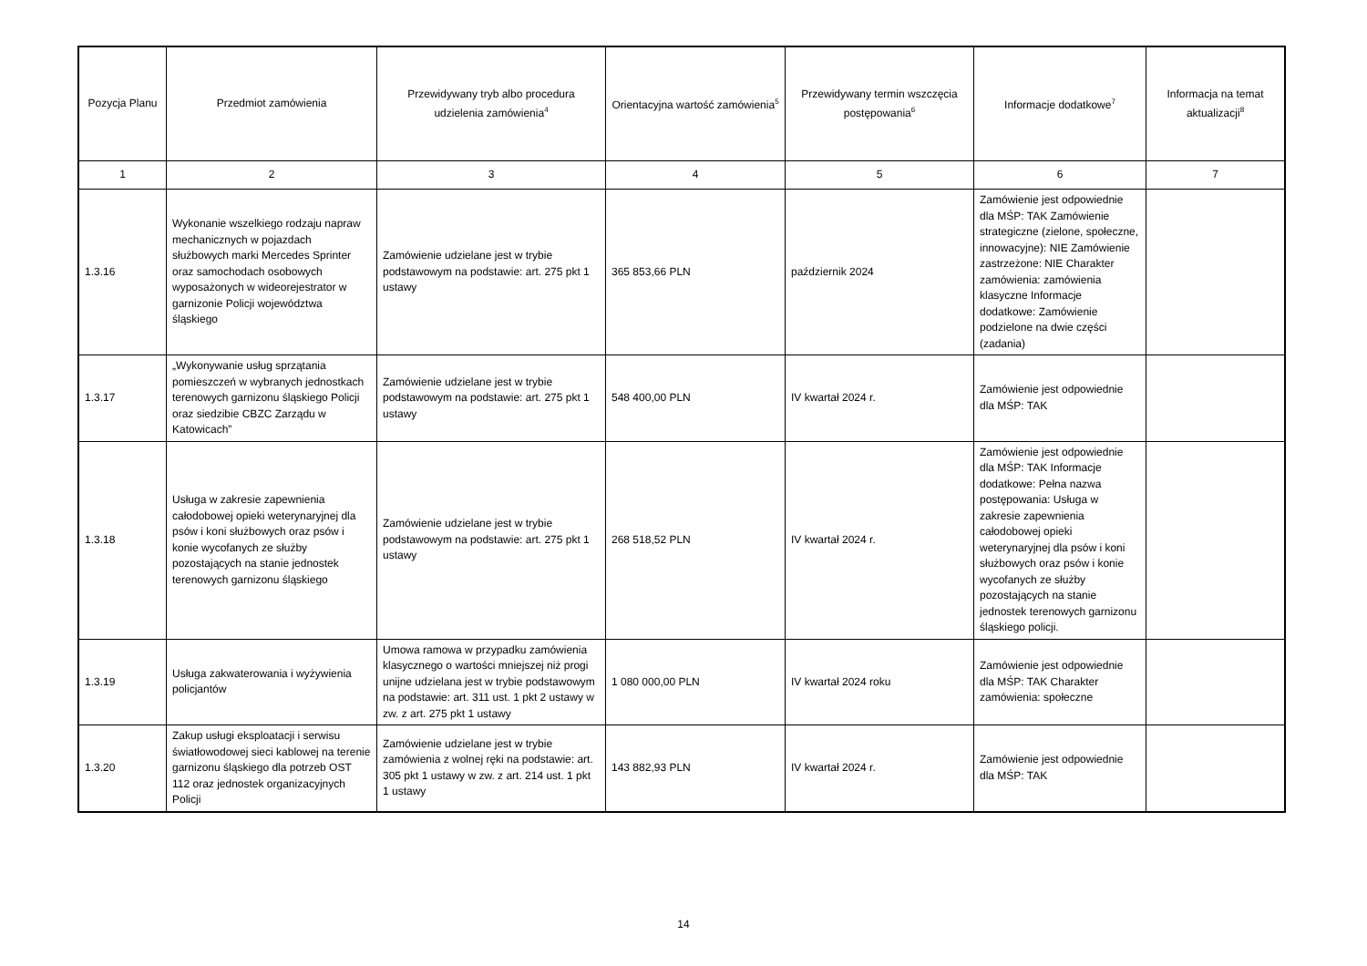| Pozycja Planu | Przedmiot zamówienia | Przewidywany tryb albo procedura udzielenia zamówienia<sup>4</sup> | Orientacyjna wartość zamówienia<sup>5</sup> | Przewidywany termin wszczęcia postępowania<sup>6</sup> | Informacje dodatkowe<sup>7</sup> | Informacja na temat aktualizacji<sup>8</sup> |
| --- | --- | --- | --- | --- | --- | --- |
| 1 | 2 | 3 | 4 | 5 | 6 | 7 |
| 1.3.16 | Wykonanie wszelkiego rodzaju napraw mechanicznych w pojazdach służbowych marki Mercedes Sprinter oraz samochodach osobowych wyposażonych w wideorejestrator w garnizonie Policji województwa śląskiego | Zamówienie udzielane jest w trybie podstawowym na podstawie: art. 275 pkt 1 ustawy | 365 853,66 PLN | październik 2024 | Zamówienie jest odpowiednie dla MŚP: TAK Zamówienie strategiczne (zielone, społeczne, innowacyjne): NIE Zamówienie zastrzeżone: NIE Charakter zamówienia: zamówienia klasyczne Informacje dodatkowe: Zamówienie podzielone na dwie części (zadania) | |
| 1.3.17 | „Wykonywanie usług sprzątania pomieszczeń w wybranych jednostkach terenowych garnizonu śląskiego Policji oraz siedzibie CBZC Zarządu w Katowicach” | Zamówienie udzielane jest w trybie podstawowym na podstawie: art. 275 pkt 1 ustawy | 548 400,00 PLN | IV kwartał 2024 r. | Zamówienie jest odpowiednie dla MŚP: TAK | |
| 1.3.18 | Usługa w zakresie zapewnienia całodobowej opieki weterynaryjnej dla psów i koni służbowych oraz psów i konie wycofanych ze służby pozostających na stanie jednostek terenowych garnizonu śląskiego | Zamówienie udzielane jest w trybie podstawowym na podstawie: art. 275 pkt 1 ustawy | 268 518,52 PLN | IV kwartał 2024 r. | Zamówienie jest odpowiednie dla MŚP: TAK Informacje dodatkowe: Pełna nazwa postępowania: Usługa w zakresie zapewnienia całodobowej opieki weterynaryjnej dla psów i koni służbowych oraz psów i konie wycofanych ze służby pozostających na stanie jednostek terenowych garnizonu śląskiego policji. | |
| 1.3.19 | Usługa zakwaterowania i wyżywienia policjantów | Umowa ramowa w przypadku zamówienia klasycznego o wartości mniejszej niż progi unijne udzielana jest w trybie podstawowym na podstawie: art. 311 ust. 1 pkt 2 ustawy w zw. z art. 275 pkt 1 ustawy | 1 080 000,00 PLN | IV kwartał 2024 roku | Zamówienie jest odpowiednie dla MŚP: TAK Charakter zamówienia: społeczne | |
| 1.3.20 | Zakup usługi eksploatacji i serwisu światłowodowej sieci kablowej na terenie garnizonu śląskiego dla potrzeb OST 112 oraz jednostek organizacyjnych Policji | Zamówienie udzielane jest w trybie zamówienia z wolnej ręki na podstawie: art. 305 pkt 1 ustawy w zw. z art. 214 ust. 1 pkt 1 ustawy | 143 882,93 PLN | IV kwartał 2024 r. | Zamówienie jest odpowiednie dla MŚP: TAK | |
14